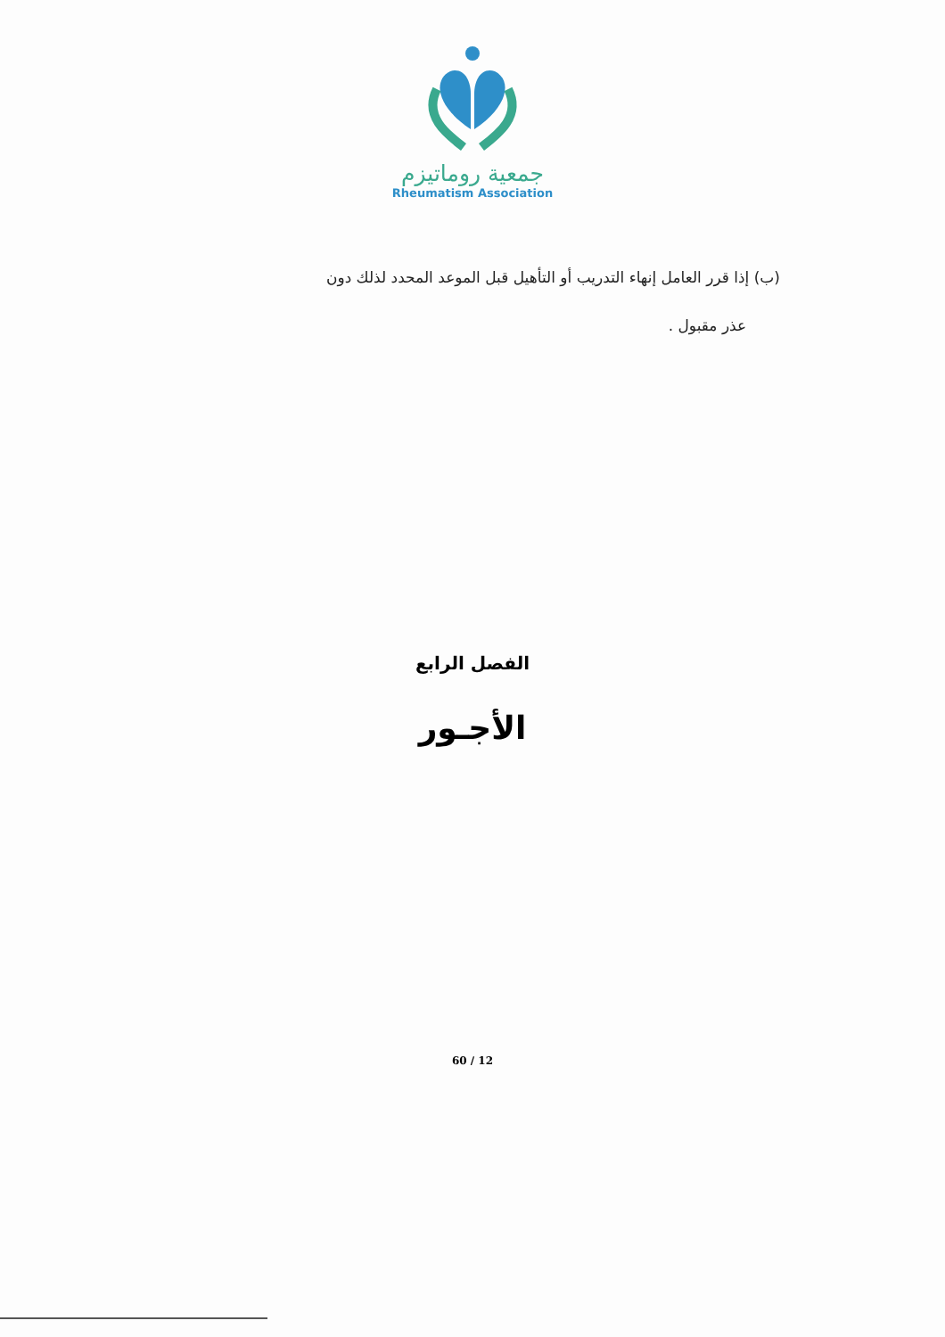جمعية روماتيزم
Rheumatism Association
(ب) إذا قرر العامل إنهاء التدريب أو التأهيل قبل الموعد المحدد لذلك دون
عذر مقبول .
الفصل الرابع
الأجـور
60 / 12